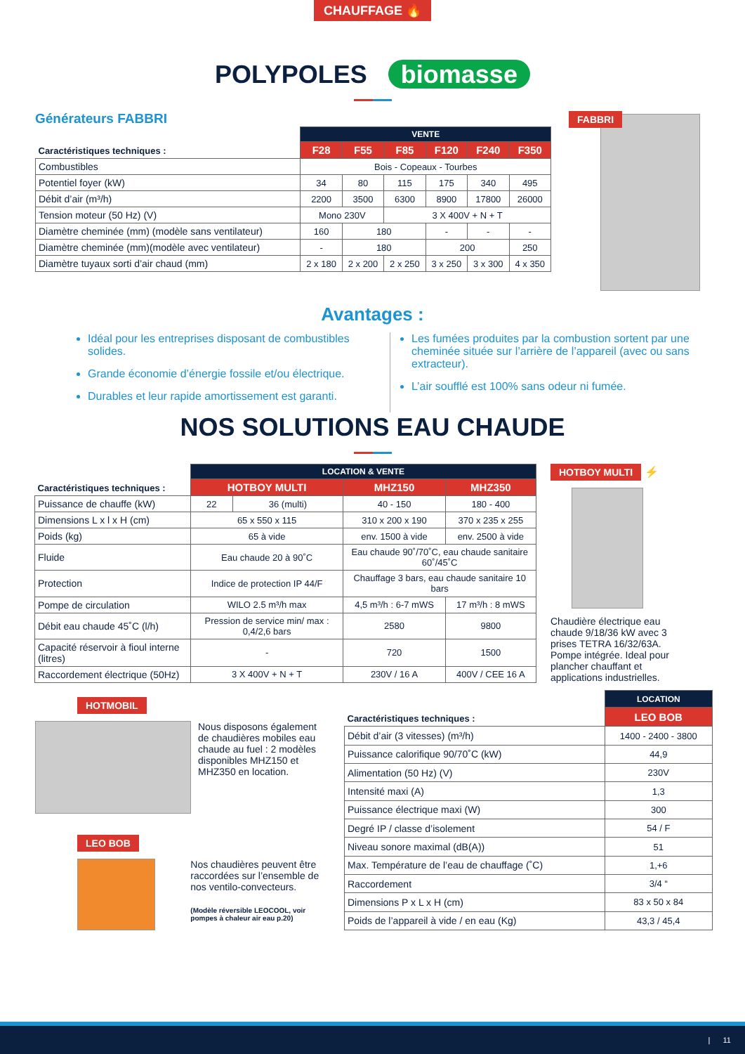CHAUFFAGE 🔥
POLYPOLES biomasse
Générateurs FABBRI
| Caractéristiques techniques : | VENTE | | | | | |
| --- | --- | --- | --- | --- | --- | --- |
| | F28 | F55 | F85 | F120 | F240 | F350 |
| Combustibles | Bois - Copeaux - Tourbes | | | | | |
| Potentiel foyer (kW) | 34 | 80 | 115 | 175 | 340 | 495 |
| Débit d’air (m³/h) | 2200 | 3500 | 6300 | 8900 | 17800 | 26000 |
| Tension moteur (50 Hz) (V) | Mono 230V | | 3 X 400V + N + T | | | |
| Diamètre cheminée (mm) (modèle sans ventilateur) | 160 | 180 | | - | - | - |
| Diamètre cheminée (mm)(modèle avec ventilateur) | - | 180 | | 200 | | 250 |
| Diamètre tuyaux sorti d’air chaud (mm) | 2 x 180 | 2 x 200 | 2 x 250 | 3 x 250 | 3 x 300 | 4 x 350 |
FABBRI
Avantages :
Idéal pour les entreprises disposant de combustibles solides.
Grande économie d’énergie fossile et/ou électrique.
Durables et leur rapide amortissement est garanti.
Les fumées produites par la combustion sortent par une cheminée située sur l’arrière de l’appareil (avec ou sans extracteur).
L’air soufflé est 100% sans odeur ni fumée.
NOS SOLUTIONS EAU CHAUDE
| Caractéristiques techniques : | LOCATION & VENTE | | | |
| --- | --- | --- | --- | --- |
| | HOTBOY MULTI | | MHZ150 | MHZ350 |
| Puissance de chauffe (kW) | 22 | 36 (multi) | 40 - 150 | 180 - 400 |
| Dimensions L x l x H (cm) | 65 x 550 x 115 | | 310 x 200 x 190 | 370 x 235 x 255 |
| Poids (kg) | 65 à vide | | env. 1500 à vide | env. 2500 à vide |
| Fluide | Eau chaude 20 à 90˚C | | Eau chaude 90˚/70˚C, eau chaude sanitaire 60˚/45˚C | |
| Protection | Indice de protection IP 44/F | | Chauffage 3 bars, eau chaude sanitaire 10 bars | |
| Pompe de circulation | WILO 2.5 m³/h max | | 4,5 m³/h : 6-7 mWS | 17 m³/h : 8 mWS |
| Débit eau chaude 45˚C (l/h) | Pression de service min/ max : 0,4/2,6 bars | | 2580 | 9800 |
| Capacité réservoir à fioul interne (litres) | - | | 720 | 1500 |
| Raccordement électrique (50Hz) | 3 X 400V + N + T | | 230V / 16 A | 400V / CEE 16 A |
HOTBOY MULTI ⚡
Chaudière électrique eau chaude 9/18/36 kW avec 3 prises TETRA 16/32/63A. Pompe intégrée. Ideal pour plancher chauffant et applications industrielles.
HOTMOBIL
Nous disposons également de chaudières mobiles eau chaude au fuel : 2 modèles disponibles MHZ150 et MHZ350 en location.
LEO BOB
Nos chaudières peuvent être raccordées sur l’ensemble de nos ventilo-convecteurs.
(Modèle réversible LEOCOOL, voir pompes à chaleur air eau p.20)
| Caractéristiques techniques : | LOCATION |
| --- | --- |
| | LEO BOB |
| Débit d’air (3 vitesses) (m³/h) | 1400 - 2400 - 3800 |
| Puissance calorifique 90/70˚C (kW) | 44,9 |
| Alimentation (50 Hz) (V) | 230V |
| Intensité maxi (A) | 1,3 |
| Puissance électrique maxi (W) | 300 |
| Degré IP / classe d’isolement | 54 / F |
| Niveau sonore maximal (dB(A)) | 51 |
| Max. Température de l’eau de chauffage (˚C) | 1,+6 |
| Raccordement | 3/4 “ |
| Dimensions P x L x H (cm) | 83 x 50 x 84 |
| Poids de l’appareil à vide / en eau (Kg) | 43,3 / 45,4 |
| 11